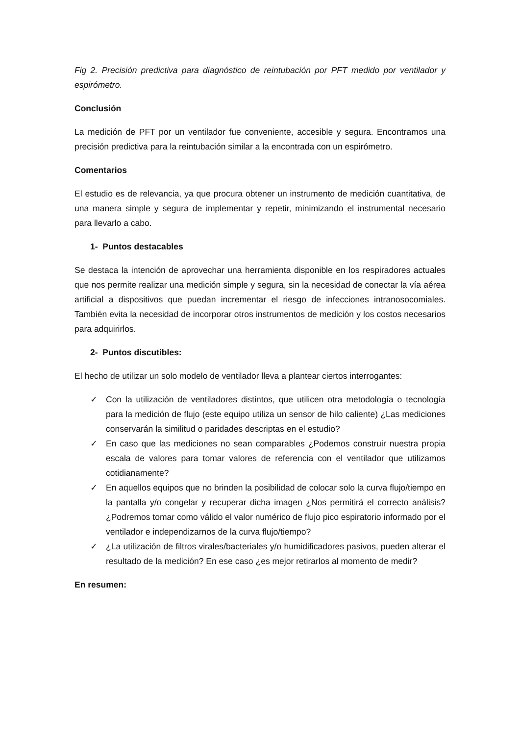Fig 2. Precisión predictiva para diagnóstico de reintubación por PFT medido por ventilador y espirómetro.
Conclusión
La medición de PFT por un ventilador fue conveniente, accesible y segura. Encontramos una precisión predictiva para la reintubación similar a la encontrada con un espirómetro.
Comentarios
El estudio es de relevancia, ya que procura obtener un instrumento de medición cuantitativa, de una manera simple y segura de implementar y repetir, minimizando el instrumental necesario para llevarlo a cabo.
1- Puntos destacables
Se destaca la intención de aprovechar una herramienta disponible en los respiradores actuales que nos permite realizar una medición simple y segura, sin la necesidad de conectar la vía aérea artificial a dispositivos que puedan incrementar el riesgo de infecciones intranosocomiales. También evita la necesidad de incorporar otros instrumentos de medición y los costos necesarios para adquirirlos.
2- Puntos discutibles:
El hecho de utilizar un solo modelo de ventilador lleva a plantear ciertos interrogantes:
✓ Con la utilización de ventiladores distintos, que utilicen otra metodología o tecnología para la medición de flujo (este equipo utiliza un sensor de hilo caliente) ¿Las mediciones conservarán la similitud o paridades descriptas en el estudio?
✓ En caso que las mediciones no sean comparables ¿Podemos construir nuestra propia escala de valores para tomar valores de referencia con el ventilador que utilizamos cotidianamente?
✓ En aquellos equipos que no brinden la posibilidad de colocar solo la curva flujo/tiempo en la pantalla y/o congelar y recuperar dicha imagen ¿Nos permitirá el correcto análisis? ¿Podremos tomar como válido el valor numérico de flujo pico espiratorio informado por el ventilador e independizarnos de la curva flujo/tiempo?
✓ ¿La utilización de filtros virales/bacteriales y/o humidificadores pasivos, pueden alterar el resultado de la medición? En ese caso ¿es mejor retirarlos al momento de medir?
En resumen: